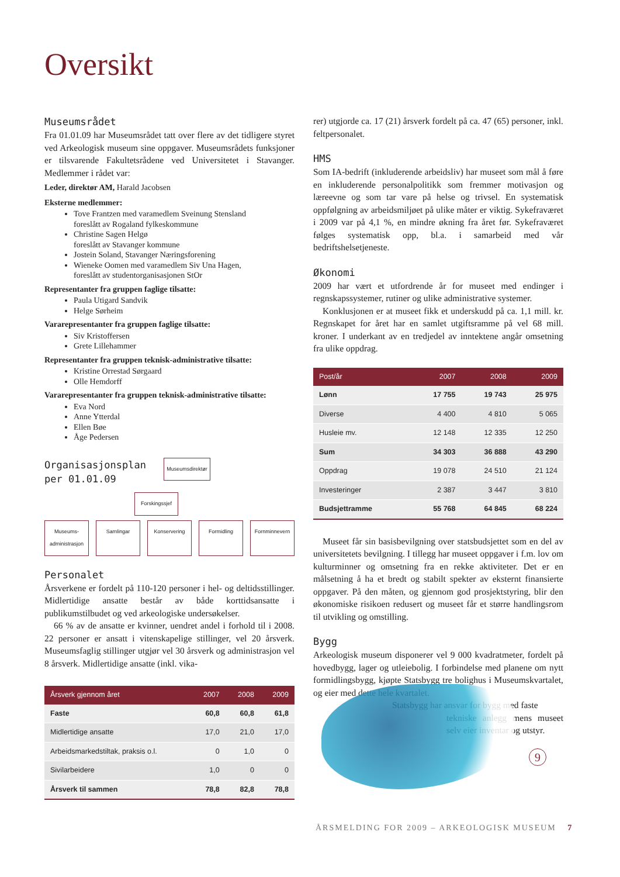Oversikt
Museumsrådet
Fra 01.01.09 har Museumsrådet tatt over flere av det tidligere styret ved Arkeologisk museum sine oppgaver. Museumsrådets funksjoner er tilsvarende Fakultetsrådene ved Universitetet i Stavanger. Medlemmer i rådet var:
Leder, direktør AM, Harald Jacobsen
Eksterne medlemmer:
Tove Frantzen med varamedlem Sveinung Stensland
foreslått av Rogaland fylkeskommune
Christine Sagen Helgø
foreslått av Stavanger kommune
Jostein Soland, Stavanger Næringsforening
Wieneke Oomen med varamedlem Siv Una Hagen,
foreslått av studentorganisasjonen StOr
Representanter fra gruppen faglige tilsatte:
Paula Utigard Sandvik
Helge Sørheim
Vararepresentanter fra gruppen faglige tilsatte:
Siv Kristoffersen
Grete Lillehammer
Representanter fra gruppen teknisk-administrative tilsatte:
Kristine Orrestad Sørgaard
Olle Hemdorff
Vararepresentanter fra gruppen teknisk-administrative tilsatte:
Eva Nord
Anne Ytterdal
Ellen Bøe
Åge Pedersen
Organisasjonsplan
per 01.01.09
Museumsdirektør
Forskingssjef
Museums-
administrasjon
Samlingar Konservering Formidling Fornminnevern
Personalet
Årsverkene er fordelt på 110-120 personer i hel- og deltidsstillinger. Midlertidige ansatte består av både korttidsansatte i publikumstilbudet og ved arkeologiske undersøkelser.
66 % av de ansatte er kvinner, uendret andel i forhold til i 2008. 22 personer er ansatt i vitenskapelige stillinger, vel 20 årsverk. Museumsfaglig stillinger utgjør vel 30 årsverk og administrasjon vel 8 årsverk. Midlertidige ansatte (inkl. vika-
| Årsverk gjennom året | 2007 | 2008 | 2009 |
| --- | --- | --- | --- |
| Faste | 60,8 | 60,8 | 61,8 |
| Midlertidige ansatte | 17,0 | 21,0 | 17,0 |
| Arbeidsmarkedstiltak, praksis o.l. | 0 | 1,0 | 0 |
| Sivilarbeidere | 1,0 | 0 | 0 |
| Årsverk til sammen | 78,8 | 82,8 | 78,8 |
rer) utgjorde ca. 17 (21) årsverk fordelt på ca. 47 (65) personer, inkl. feltpersonalet.
HMS
Som IA-bedrift (inkluderende arbeidsliv) har museet som mål å føre en inkluderende personalpolitikk som fremmer motivasjon og læreevne og som tar vare på helse og trivsel. En systematisk oppfølgning av arbeidsmiljøet på ulike måter er viktig. Sykefraværet i 2009 var på 4,1 %, en mindre økning fra året før. Sykefraværet følges systematisk opp, bl.a. i samarbeid med vår bedriftshelsetjeneste.
Økonomi
2009 har vært et utfordrende år for museet med endinger i regnskapssystemer, rutiner og ulike administrative systemer.
Konklusjonen er at museet fikk et underskudd på ca. 1,1 mill. kr. Regnskapet for året har en samlet utgiftsramme på vel 68 mill. kroner. I underkant av en tredjedel av inntektene angår omsetning fra ulike oppdrag.
| Post/år | 2007 | 2008 | 2009 |
| --- | --- | --- | --- |
| Lønn | 17 755 | 19 743 | 25 975 |
| Diverse | 4 400 | 4 810 | 5 065 |
| Husleie mv. | 12 148 | 12 335 | 12 250 |
| Sum | 34 303 | 36 888 | 43 290 |
| Oppdrag | 19 078 | 24 510 | 21 124 |
| Investeringer | 2 387 | 3 447 | 3 810 |
| Budsjettramme | 55 768 | 64 845 | 68 224 |
Museet får sin basisbevilgning over statsbudsjettet som en del av universitetets bevilgning. I tillegg har museet oppgaver i f.m. lov om kulturminner og omsetning fra en rekke aktiviteter. Det er en målsetning å ha et bredt og stabilt spekter av eksternt finansierte oppgaver. På den måten, og gjennom god prosjektstyring, blir den økonomiske risikoen redusert og museet får et større handlingsrom til utvikling og omstilling.
Bygg
Arkeologisk museum disponerer vel 9 000 kvadratmeter, fordelt på hovedbygg, lager og utleiebolig. I forbindelse med planene om nytt formidlingsbygg, kjøpte Statsbygg tre bolighus i Museumskvartalet, og eier med dette hele kvartalet.
Statsbygg har ansvar for bygg med faste
tekniske anlegg mens museet selv eier inventar og utstyr.
9
ÅRSMELDING FOR 2009 – ARKEOLOGISK MUSEUM 7